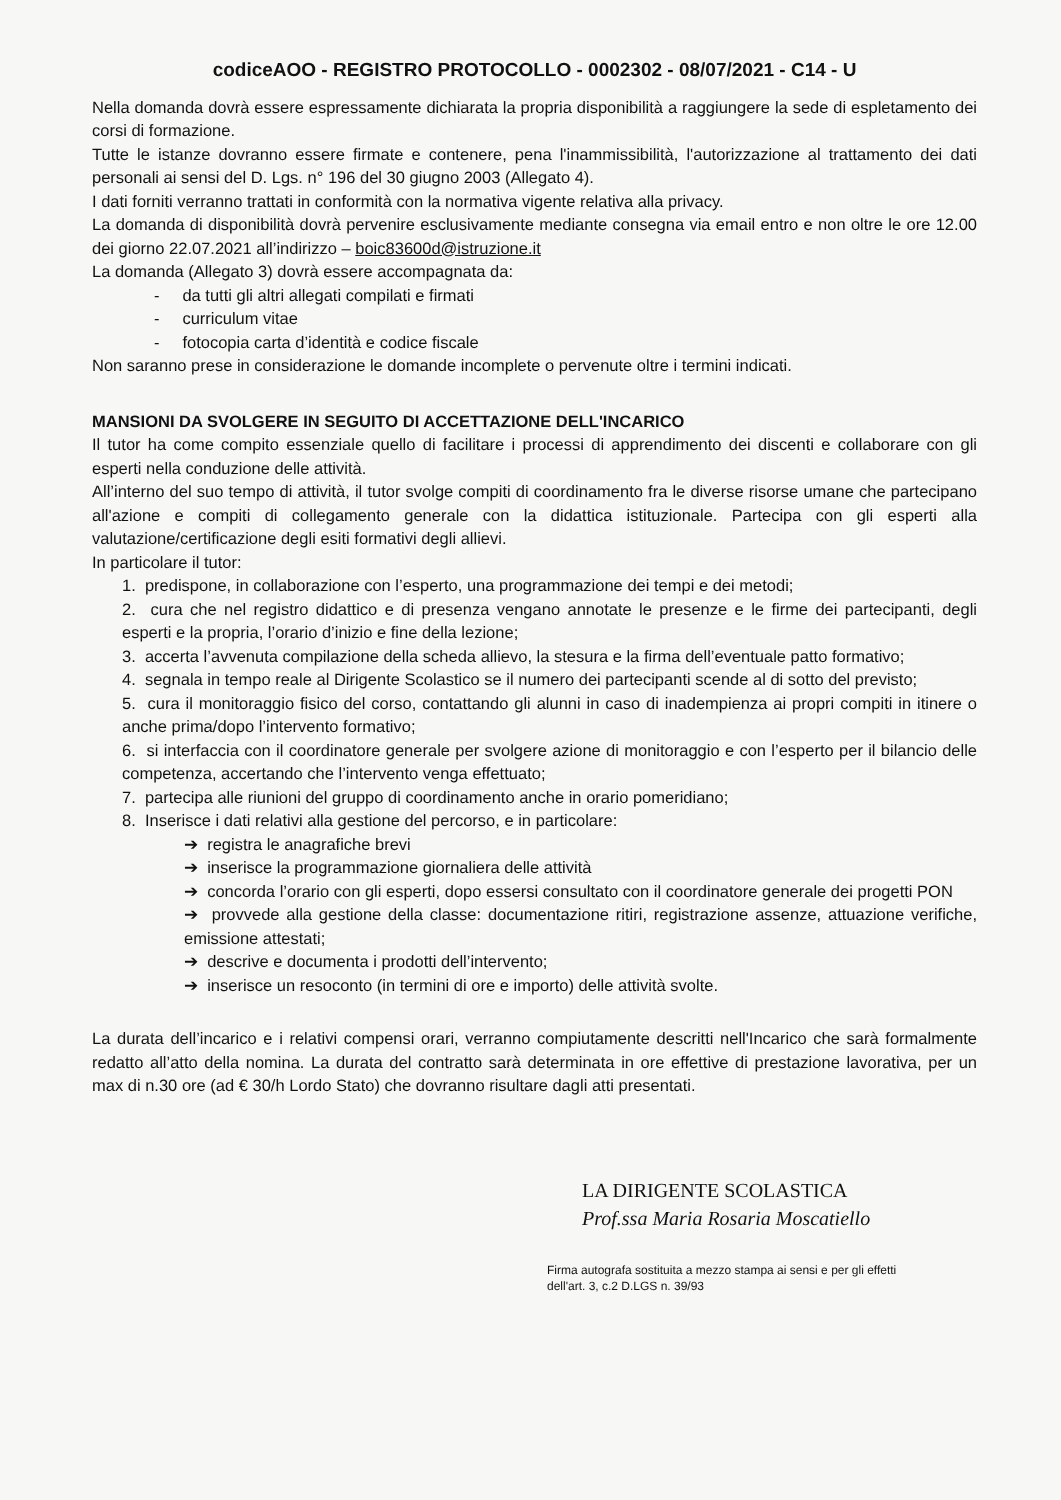codiceAOO - REGISTRO PROTOCOLLO - 0002302 - 08/07/2021 - C14 - U
Nella domanda dovrà essere espressamente dichiarata la propria disponibilità a raggiungere la sede di espletamento dei corsi di formazione.
Tutte le istanze dovranno essere firmate e contenere, pena l'inammissibilità, l'autorizzazione al trattamento dei dati personali ai sensi del D. Lgs. n° 196 del 30 giugno 2003 (Allegato 4).
I dati forniti verranno trattati in conformità con la normativa vigente relativa alla privacy.
La domanda di disponibilità dovrà pervenire esclusivamente mediante consegna via email entro e non oltre le ore 12.00 dei giorno 22.07.2021 all’indirizzo – boic83600d@istruzione.it
La domanda (Allegato 3) dovrà essere accompagnata da:
- da tutti gli altri allegati compilati e firmati
- curriculum vitae
- fotocopia carta d’identità e codice fiscale
Non saranno prese in considerazione le domande incomplete o pervenute oltre i termini indicati.
MANSIONI DA SVOLGERE IN SEGUITO DI ACCETTAZIONE DELL'INCARICO
Il tutor ha come compito essenziale quello di facilitare i processi di apprendimento dei discenti e collaborare con gli esperti nella conduzione delle attività.
All’interno del suo tempo di attività, il tutor svolge compiti di coordinamento fra le diverse risorse umane che partecipano all'azione e compiti di collegamento generale con la didattica istituzionale. Partecipa con gli esperti alla valutazione/certificazione degli esiti formativi degli allievi.
In particolare il tutor:
1. predispone, in collaborazione con l’esperto, una programmazione dei tempi e dei metodi;
2. cura che nel registro didattico e di presenza vengano annotate le presenze e le firme dei partecipanti, degli esperti e la propria, l’orario d’inizio e fine della lezione;
3. accerta l’avvenuta compilazione della scheda allievo, la stesura e la firma dell’eventuale patto formativo;
4. segnala in tempo reale al Dirigente Scolastico se il numero dei partecipanti scende al di sotto del previsto;
5. cura il monitoraggio fisico del corso, contattando gli alunni in caso di inadempienza ai propri compiti in itinere o anche prima/dopo l’intervento formativo;
6. si interfaccia con il coordinatore generale per svolgere azione di monitoraggio e con l’esperto per il bilancio delle competenza, accertando che l’intervento venga effettuato;
7. partecipa alle riunioni del gruppo di coordinamento anche in orario pomeridiano;
8. Inserisce i dati relativi alla gestione del percorso, e in particolare:
➔ registra le anagrafiche brevi
➔ inserisce la programmazione giornaliera delle attività
➔ concorda l’orario con gli esperti, dopo essersi consultato con il coordinatore generale dei progetti PON
➔ provvede alla gestione della classe: documentazione ritiri, registrazione assenze, attuazione verifiche, emissione attestati;
➔ descrive e documenta i prodotti dell’intervento;
➔ inserisce un resoconto (in termini di ore e importo) delle attività svolte.
La durata dell’incarico e i relativi compensi orari, verranno compiutamente descritti nell'Incarico che sarà formalmente redatto all’atto della nomina. La durata del contratto sarà determinata in ore effettive di prestazione lavorativa, per un max di n.30 ore (ad € 30/h Lordo Stato) che dovranno risultare dagli atti presentati.
LA DIRIGENTE SCOLASTICA
Prof.ssa Maria Rosaria Moscatiello
Firma autografa sostituita a mezzo stampa ai sensi e per gli effetti
dell'art. 3, c.2 D.LGS n. 39/93